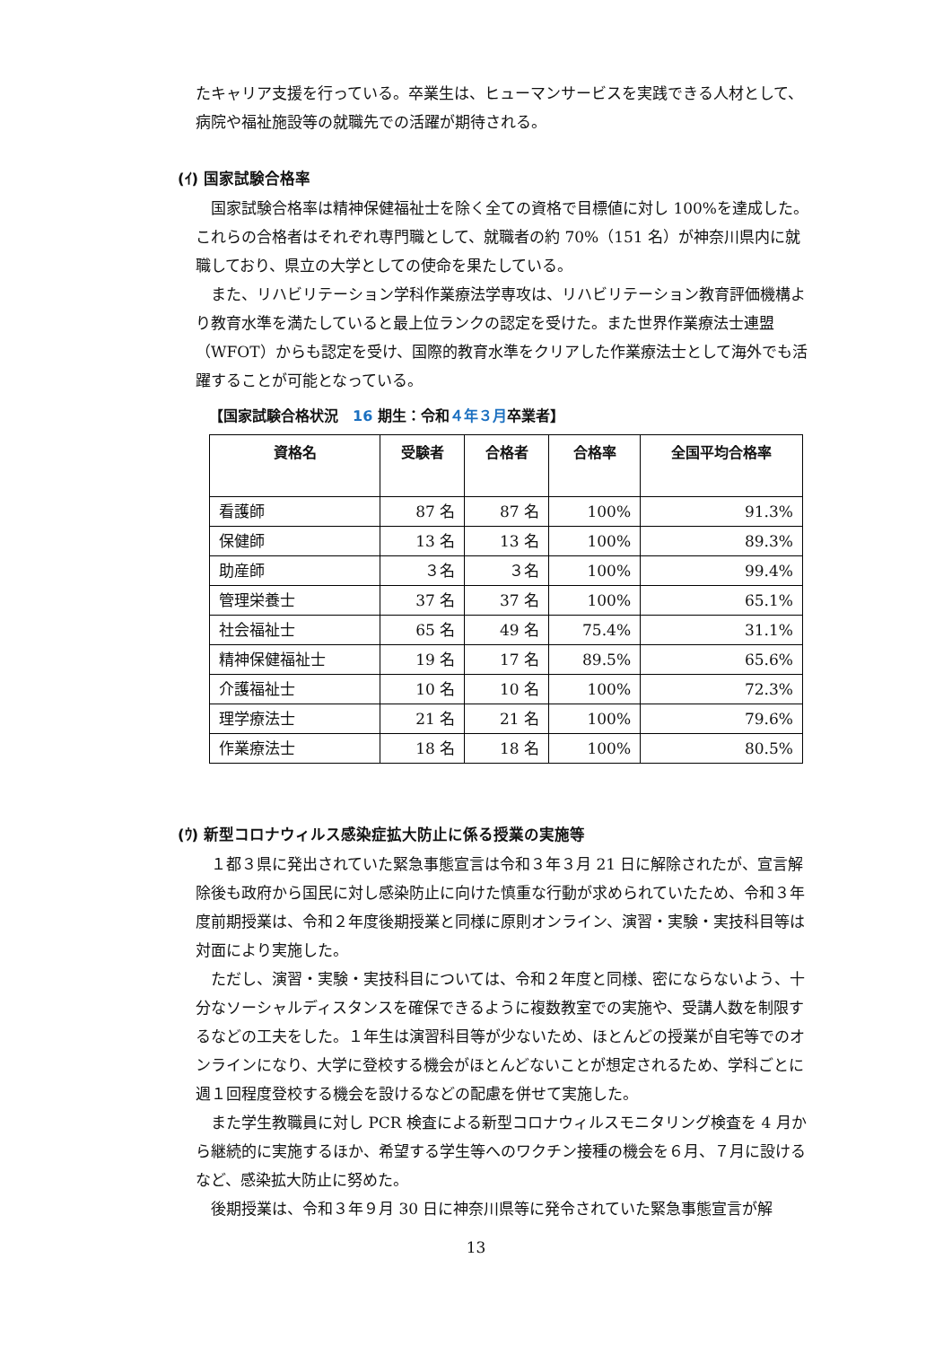たキャリア支援を行っている。卒業生は、ヒューマンサービスを実践できる人材として、病院や福祉施設等の就職先での活躍が期待される。
(ｲ) 国家試験合格率
　国家試験合格率は精神保健福祉士を除く全ての資格で目標値に対し 100%を達成した。これらの合格者はそれぞれ専門職として、就職者の約 70%（151 名）が神奈川県内に就職しており、県立の大学としての使命を果たしている。
　また、リハビリテーション学科作業療法学専攻は、リハビリテーション教育評価機構より教育水準を満たしていると最上位ランクの認定を受けた。また世界作業療法士連盟（WFOT）からも認定を受け、国際的教育水準をクリアした作業療法士として海外でも活躍することが可能となっている。
【国家試験合格状況　16 期生：令和４年３月卒業者】
| 資格名 | 受験者 | 合格者 | 合格率 | 全国平均合格率 |
| --- | --- | --- | --- | --- |
| 看護師 | 87 名 | 87 名 | 100% | 91.3% |
| 保健師 | 13 名 | 13 名 | 100% | 89.3% |
| 助産師 | ３名 | ３名 | 100% | 99.4% |
| 管理栄養士 | 37 名 | 37 名 | 100% | 65.1% |
| 社会福祉士 | 65 名 | 49 名 | 75.4% | 31.1% |
| 精神保健福祉士 | 19 名 | 17 名 | 89.5% | 65.6% |
| 介護福祉士 | 10 名 | 10 名 | 100% | 72.3% |
| 理学療法士 | 21 名 | 21 名 | 100% | 79.6% |
| 作業療法士 | 18 名 | 18 名 | 100% | 80.5% |
(ｳ) 新型コロナウィルス感染症拡大防止に係る授業の実施等
　１都３県に発出されていた緊急事態宣言は令和３年３月 21 日に解除されたが、宣言解除後も政府から国民に対し感染防止に向けた慎重な行動が求められていたため、令和３年度前期授業は、令和２年度後期授業と同様に原則オンライン、演習・実験・実技科目等は対面により実施した。
　ただし、演習・実験・実技科目については、令和２年度と同様、密にならないよう、十分なソーシャルディスタンスを確保できるように複数教室での実施や、受講人数を制限するなどの工夫をした。１年生は演習科目等が少ないため、ほとんどの授業が自宅等でのオンラインになり、大学に登校する機会がほとんどないことが想定されるため、学科ごとに週１回程度登校する機会を設けるなどの配慮を併せて実施した。
　また学生教職員に対し PCR 検査による新型コロナウィルスモニタリング検査を 4 月から継続的に実施するほか、希望する学生等へのワクチン接種の機会を６月、７月に設けるなど、感染拡大防止に努めた。
　後期授業は、令和３年９月 30 日に神奈川県等に発令されていた緊急事態宣言が解
13